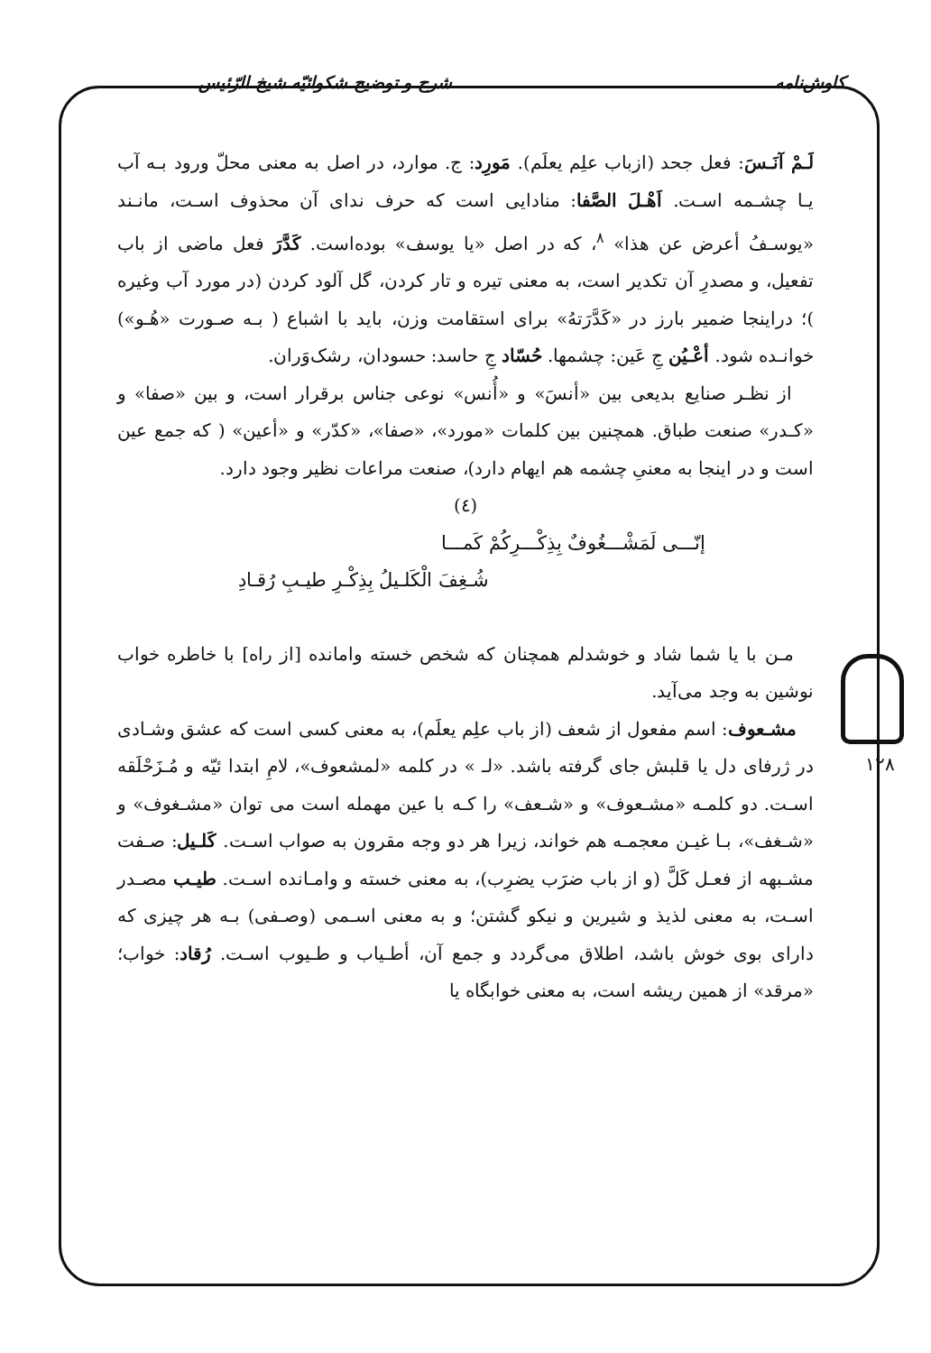کاوش‌نامه شرح و توضیح شکوائیّه شیخ الرّئیس
۱۲۸
لَـمْ آنَـسَ: فعل جحد (ازباب علِم یعلَم). مَورِد: ج. موارد، در اصل به معنی محلّ ورود بـه آب یـا چشـمه اسـت. اَهْـلَ الصَّفا: منادایی است که حرف ندای آن محذوف اسـت، مانـند «یوسـفُ أعرض عن هذا» <sup>۸</sup>، که در اصل «یا یوسف» بوده‌است. کَدَّرَ فعل ماضی از باب تفعیل، و مصدرِ آن تکدیر است، به معنی تیره و تار کردن، گل آلود کردن (در مورد آب وغیره )؛ دراینجا ضمیر بارز در «کَدَّرَتهُ» برای استقامت وزن، باید با اشباع ( بـه صـورت «هُـو») خوانـده شود. أعْـیُن جِ عَین: چشمها. حُسّاد جِ حاسد: حسودان، رشک‌وَران.
از نظـر صنایع بدیعی بین «أنسَ» و «أُنس» نوعی جناس برقرار است، و بین «صفا» و «کـدر» صنعت طباق. همچنین بین کلمات «مورد»، «صفا»، «کدّر» و «أعین» ( که جمع عین است و در اینجا به معنیِ چشمه هم ایهام دارد)، صنعت مراعات نظیر وجود دارد.
(٤)
إنّـــی لَمَشْـــغُوفٌ بِذِکْـــرِکُمْ کَمـــا
شُـغِفَ الْکَلـیلُ بِذِکْـرِ طیـبِ رُقـادِ
مـن با یا شما شاد و خوشدلم همچنان که شخص خسته وامانده [از راه] با خاطره خواب نوشین به وجد می‌آید.
مشـعوف: اسم مفعول از شعف (از باب علِم یعلَم)، به معنی کسی است که عشق وشـادی در ژرفای دل یا قلبش جای گرفته باشد. «لـ » در کلمه «لمشعوف»، لامِ ابتدا ئیّه و مُـزَحْلَقه اسـت. دو کلمـه «مشـعوف» و «شـعف» را کـه با عین مهمله است می توان «مشـغوف» و «شـغف»، بـا غیـن معجمـه هم خواند، زیرا هر دو وجه مقرون به صواب اسـت. کَلـیل: صـفت مشـبهه از فعـل کَلَّ (و از باب ضرَب یضرِب)، به معنی خسته و وامـانده اسـت. طیـب مصـدر اسـت، به معنی لذیذ و شیرین و نیکو گشتن؛ و به معنی اسـمی (وصـفی) بـه هر چیزی که دارای بوی خوش باشد، اطلاق می‌گردد و جمع آن، أطـیاب و طـیوب اسـت. رُقاد: خواب؛ «مرقد» از همین ریشه است، به معنی خوابگاه یا